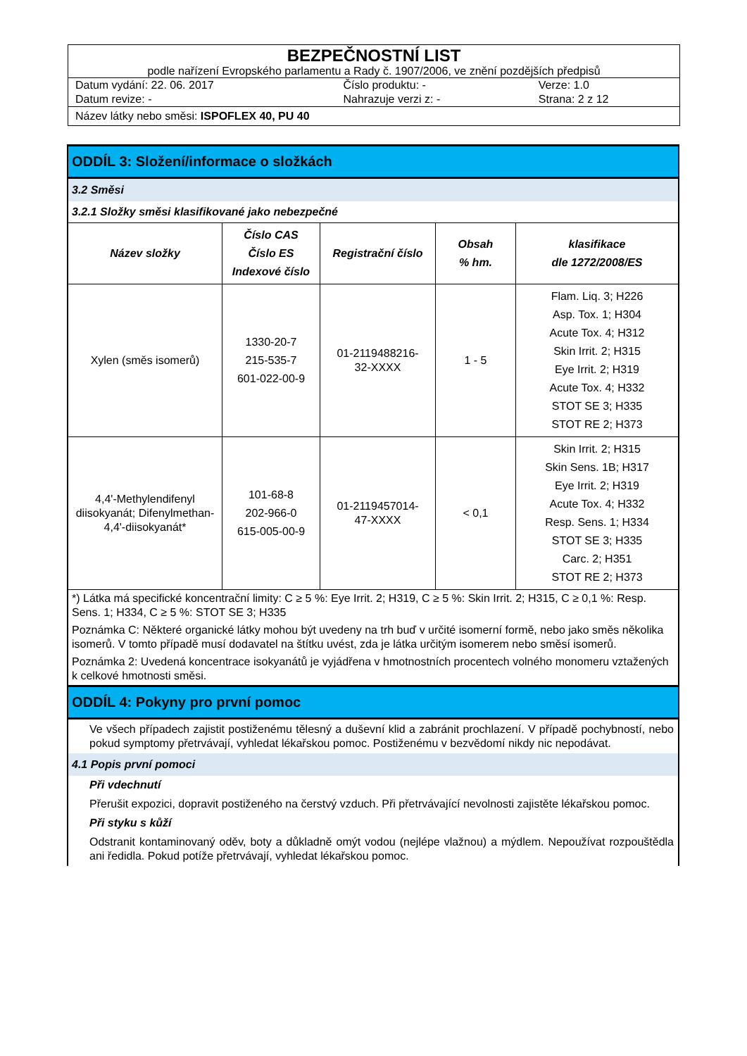BEZPEČNOSTNÍ LIST
podle nařízení Evropského parlamentu a Rady č. 1907/2006, ve znění pozdějších předpisů
| Datum vydání: 22. 06. 2017 | Číslo produktu: - | Verze: 1.0 |
| Datum revize: - | Nahrazuje verzi z: - | Strana: 2 z 12 |
Název látky nebo směsi: ISPOFLEX 40, PU 40
ODDÍL 3: Složení/informace o složkách
3.2 Směsi
3.2.1 Složky směsi klasifikované jako nebezpečné
| Název složky | Číslo CAS Číslo ES Indexové číslo | Registrační číslo | Obsah % hm. | klasifikace dle 1272/2008/ES |
| --- | --- | --- | --- | --- |
| Xylen (směs isomerů) | 1330-20-7 215-535-7 601-022-00-9 | 01-2119488216- 32-XXXX | 1 - 5 | Flam. Liq. 3; H226 Asp. Tox. 1; H304 Acute Tox. 4; H312 Skin Irrit. 2; H315 Eye Irrit. 2; H319 Acute Tox. 4; H332 STOT SE 3; H335 STOT RE 2; H373 |
| 4,4'-Methylendifenyl diisokyanát; Difenylmethan-4,4'-diisokyanát* | 101-68-8 202-966-0 615-005-00-9 | 01-2119457014- 47-XXXX | < 0,1 | Skin Irrit. 2; H315 Skin Sens. 1B; H317 Eye Irrit. 2; H319 Acute Tox. 4; H332 Resp. Sens. 1; H334 STOT SE 3; H335 Carc. 2; H351 STOT RE 2; H373 |
*) Látka má specifické koncentrační limity: C ≥ 5 %: Eye Irrit. 2; H319, C ≥ 5 %: Skin Irrit. 2; H315, C ≥ 0,1 %: Resp. Sens. 1; H334, C ≥ 5 %: STOT SE 3; H335
Poznámka C: Některé organické látky mohou být uvedeny na trh buď v určité isomerní formě, nebo jako směs několika isomerů. V tomto případě musí dodavatel na štítku uvést, zda je látka určitým isomerem nebo směsí isomerů.
Poznámka 2: Uvedená koncentrace isokyanátů je vyjádřena v hmotnostních procentech volného monomeru vztažených k celkové hmotnosti směsi.
ODDÍL 4: Pokyny pro první pomoc
Ve všech případech zajistit postiženému tělesný a duševní klid a zabránit prochlazení. V případě pochybností, nebo pokud symptomy přetrvávají, vyhledat lékařskou pomoc. Postiženému v bezvědomí nikdy nic nepodávat.
4.1 Popis první pomoci
Při vdechnutí
Přerušit expozici, dopravit postiženého na čerstvý vzduch. Při přetrvávající nevolnosti zajistěte lékařskou pomoc.
Při styku s kůží
Odstranit kontaminovaný oděv, boty a důkladně omýt vodou (nejlépe vlažnou) a mýdlem. Nepoužívat rozpouštědla ani ředidla. Pokud potíže přetrvávají, vyhledat lékařskou pomoc.